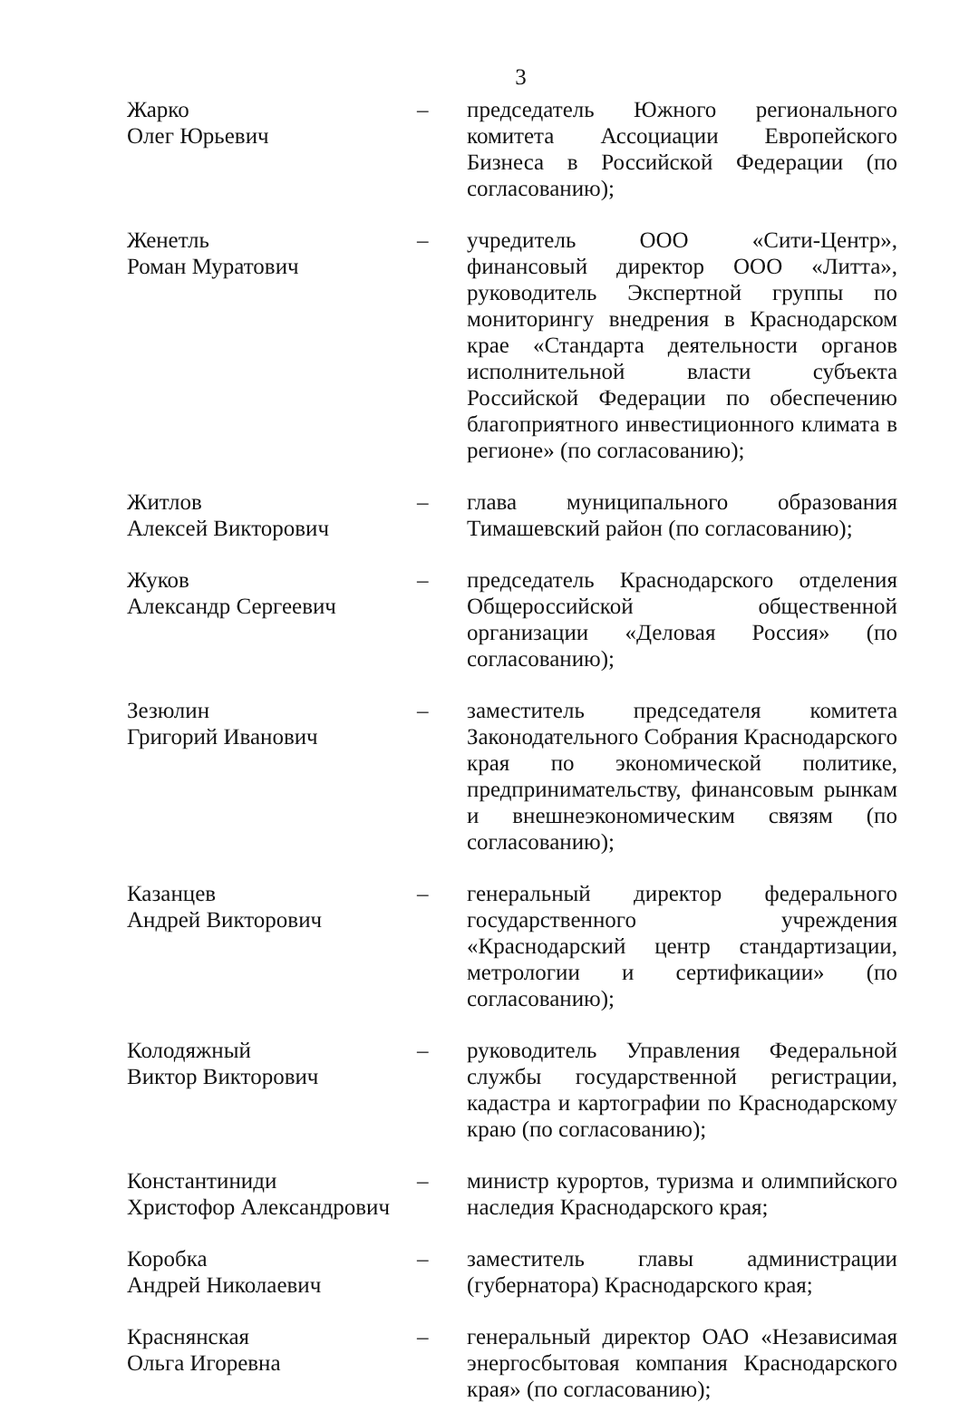3
Жарко
Олег Юрьевич
– председатель Южного регионального комитета Ассоциации Европейского Бизнеса в Российской Федерации (по согласованию);
Женетль
Роман Муратович
– учредитель ООО «Сити-Центр», финансовый директор ООО «Литта», руководитель Экспертной группы по мониторингу внедрения в Краснодарском крае «Стандарта деятельности органов исполнительной власти субъекта Российской Федерации по обеспечению благоприятного инвестиционного климата в регионе» (по согласованию);
Житлов
Алексей Викторович
– глава муниципального образования Тимашевский район (по согласованию);
Жуков
Александр Сергеевич
– председатель Краснодарского отделения Общероссийской общественной организации «Деловая Россия» (по согласованию);
Зезюлин
Григорий Иванович
– заместитель председателя комитета Законодательного Собрания Краснодарского края по экономической политике, предпринимательству, финансовым рынкам и внешнеэкономическим связям (по согласованию);
Казанцев
Андрей Викторович
– генеральный директор федерального государственного учреждения «Краснодарский центр стандартизации, метрологии и сертификации» (по согласованию);
Колодяжный
Виктор Викторович
– руководитель Управления Федеральной службы государственной регистрации, кадастра и картографии по Краснодарскому краю (по согласованию);
Константиниди
Христофор Александрович
– министр курортов, туризма и олимпийского наследия Краснодарского края;
Коробка
Андрей Николаевич
– заместитель главы администрации (губернатора) Краснодарского края;
Краснянская
Ольга Игоревна
– генеральный директор ОАО «Независимая энергосбытовая компания Краснодарского края» (по согласованию);